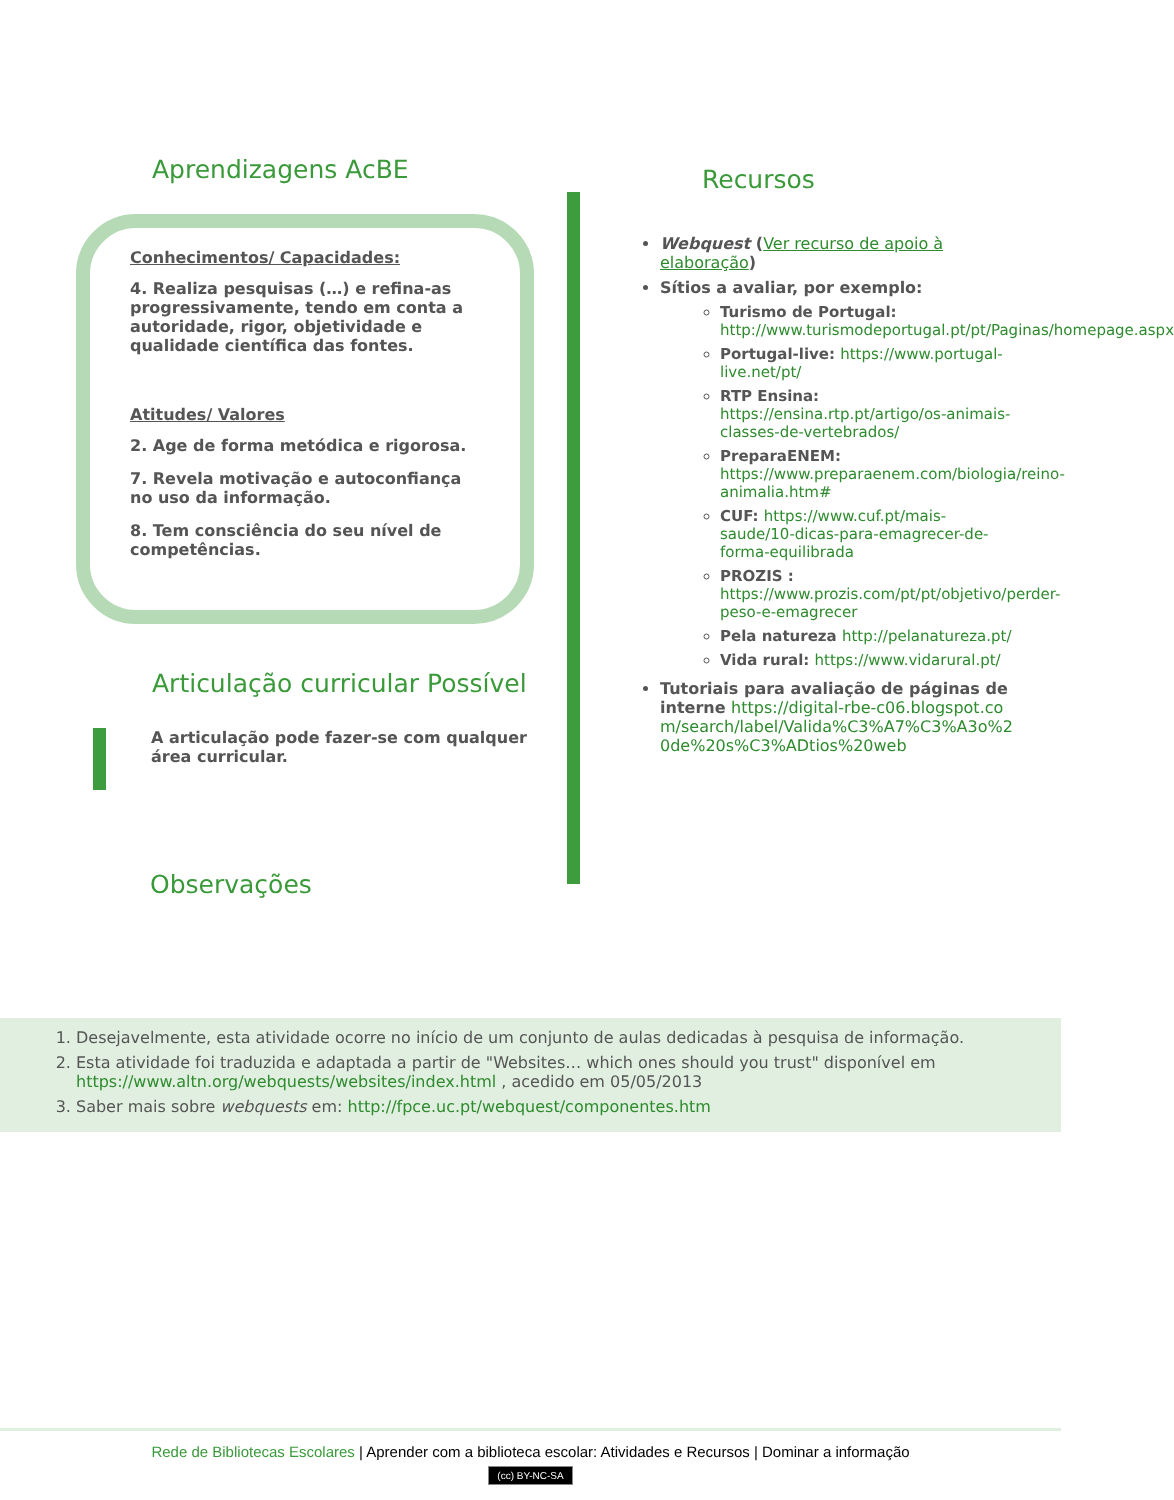Aprendizagens AcBE
Conhecimentos/ Capacidades:
4. Realiza pesquisas (…) e refina-as progressivamente, tendo em conta a autoridade, rigor, objetividade e qualidade científica das fontes.
Atitudes/ Valores
2. Age de forma metódica e rigorosa.
7. Revela motivação e autoconfiança no uso da informação.
8. Tem consciência do seu nível de competências.
Articulação curricular Possível
A articulação pode fazer-se com qualquer área curricular.
Observações
Recursos
Webquest (Ver recurso de apoio à elaboração)
Sítios a avaliar, por exemplo:
Turismo de Portugal: http://www.turismodeportugal.pt/pt/Paginas/homepage.aspx
Portugal-live: https://www.portugal-live.net/pt/
RTP Ensina: https://ensina.rtp.pt/artigo/os-animais-classes-de-vertebrados/
PreparaENEM: https://www.preparaenem.com/biologia/reino-animalia.htm#
CUF: https://www.cuf.pt/mais-saude/10-dicas-para-emagrecer-de-forma-equilibrada
PROZIS : https://www.prozis.com/pt/pt/objetivo/perder-peso-e-emagrecer
Pela natureza http://pelanatureza.pt/
Vida rural: https://www.vidarural.pt/
Tutoriais para avaliação de páginas de interne https://digital-rbe-c06.blogspot.com/search/label/Valida%C3%A7%C3%A3o%20de%20s%C3%ADtios%20web
1. Desejavelmente, esta atividade ocorre no início de um conjunto de aulas dedicadas à pesquisa de informação.
2. Esta atividade foi traduzida e adaptada a partir de "Websites… which ones should you trust" disponível em https://www.altn.org/webquests/websites/index.html , acedido em 05/05/2013
3. Saber mais sobre webquests em: http://fpce.uc.pt/webquest/componentes.htm
Rede de Bibliotecas Escolares | Aprender com a biblioteca escolar: Atividades e Recursos | Dominar a informação
(cc) BY-NC-SA